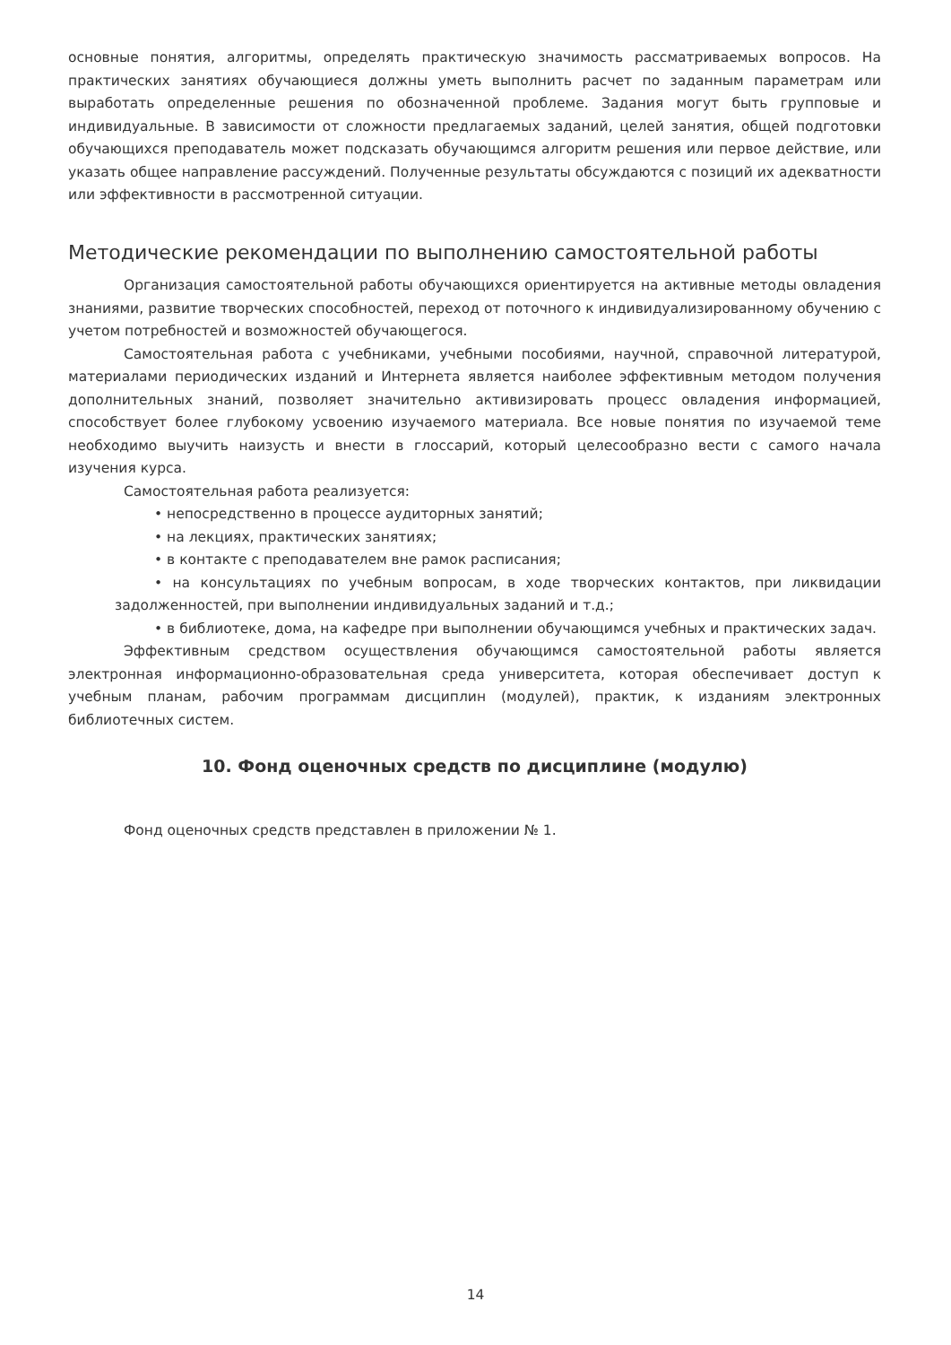основные понятия, алгоритмы, определять практическую значимость рассматриваемых вопросов. На практических занятиях обучающиеся должны уметь выполнить расчет по заданным параметрам или выработать определенные решения по обозначенной проблеме. Задания могут быть групповые и индивидуальные. В зависимости от сложности предлагаемых заданий, целей занятия, общей подготовки обучающихся преподаватель может подсказать обучающимся алгоритм решения или первое действие, или указать общее направление рассуждений. Полученные результаты обсуждаются с позиций их адекватности или эффективности в рассмотренной ситуации.
Методические рекомендации по выполнению самостоятельной работы
Организация самостоятельной работы обучающихся ориентируется на активные методы овладения знаниями, развитие творческих способностей, переход от поточного к индивидуализированному обучению с учетом потребностей и возможностей обучающегося.
Самостоятельная работа с учебниками, учебными пособиями, научной, справочной литературой, материалами периодических изданий и Интернета является наиболее эффективным методом получения дополнительных знаний, позволяет значительно активизировать процесс овладения информацией, способствует более глубокому усвоению изучаемого материала. Все новые понятия по изучаемой теме необходимо выучить наизусть и внести в глоссарий, который целесообразно вести с самого начала изучения курса.
Самостоятельная работа реализуется:
• непосредственно в процессе аудиторных занятий;
• на лекциях, практических занятиях;
• в контакте с преподавателем вне рамок расписания;
• на консультациях по учебным вопросам, в ходе творческих контактов, при ликвидации задолженностей, при выполнении индивидуальных заданий и т.д.;
• в библиотеке, дома, на кафедре при выполнении обучающимся учебных и практических задач.
Эффективным средством осуществления обучающимся самостоятельной работы является электронная информационно-образовательная среда университета, которая обеспечивает доступ к учебным планам, рабочим программам дисциплин (модулей), практик, к изданиям электронных библиотечных систем.
10. Фонд оценочных средств по дисциплине (модулю)
Фонд оценочных средств представлен в приложении № 1.
14